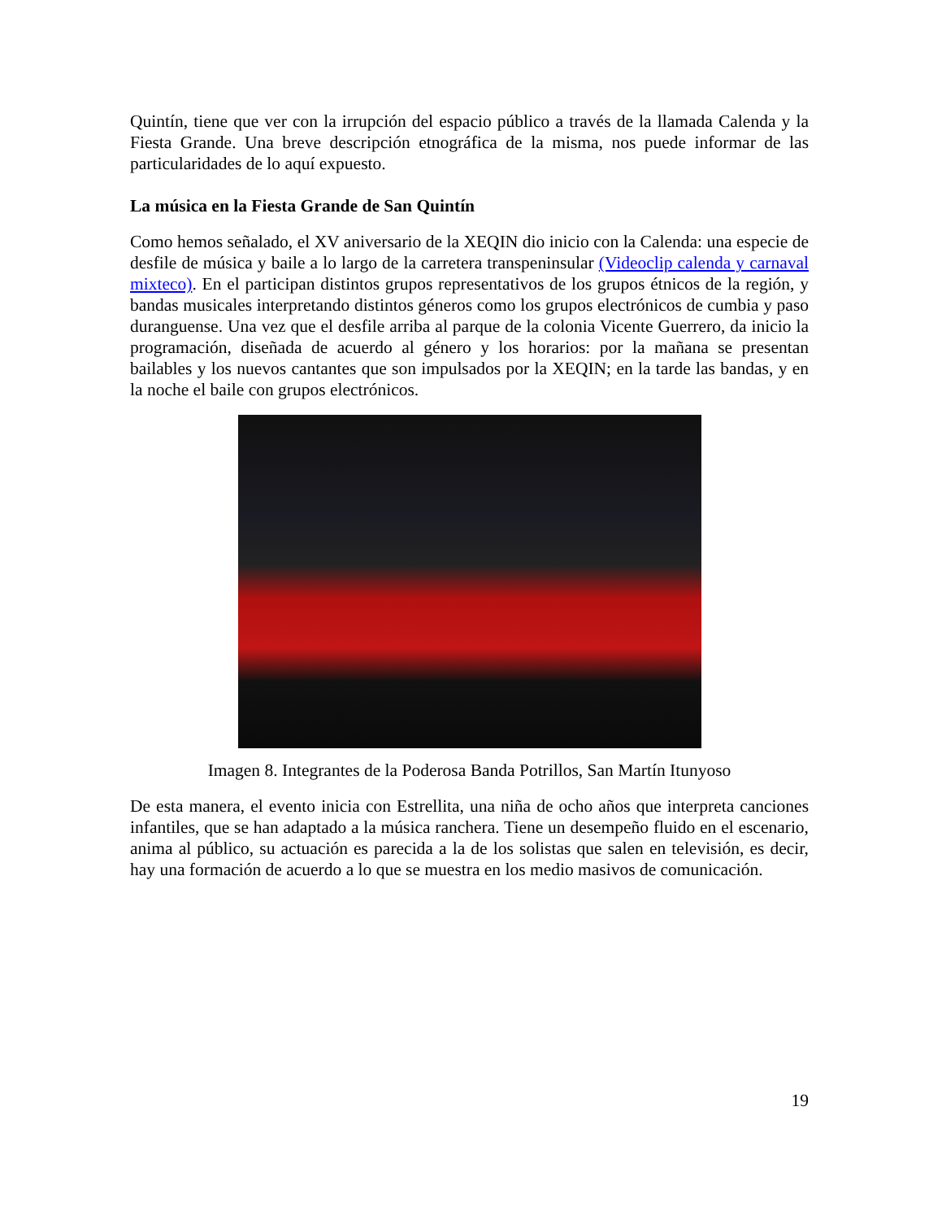Quintín, tiene que ver con la irrupción del espacio público a través de la llamada Calenda y la Fiesta Grande. Una breve descripción etnográfica de la misma, nos puede informar de las particularidades de lo aquí expuesto.
La música en la Fiesta Grande de San Quintín
Como hemos señalado, el XV aniversario de la XEQIN dio inicio con la Calenda: una especie de desfile de música y baile a lo largo de la carretera transpeninsular (Videoclip calenda y carnaval mixteco). En el participan distintos grupos representativos de los grupos étnicos de la región, y bandas musicales interpretando distintos géneros como los grupos electrónicos de cumbia y paso duranguense. Una vez que el desfile arriba al parque de la colonia Vicente Guerrero, da inicio la programación, diseñada de acuerdo al género y los horarios: por la mañana se presentan bailables y los nuevos cantantes que son impulsados por la XEQIN; en la tarde las bandas, y en la noche el baile con grupos electrónicos.
Imagen 8. Integrantes de la Poderosa Banda Potrillos, San Martín Itunyoso
De esta manera, el evento inicia con Estrellita, una niña de ocho años que interpreta canciones infantiles, que se han adaptado a la música ranchera. Tiene un desempeño fluido en el escenario, anima al público, su actuación es parecida a la de los solistas que salen en televisión, es decir, hay una formación de acuerdo a lo que se muestra en los medio masivos de comunicación.
19